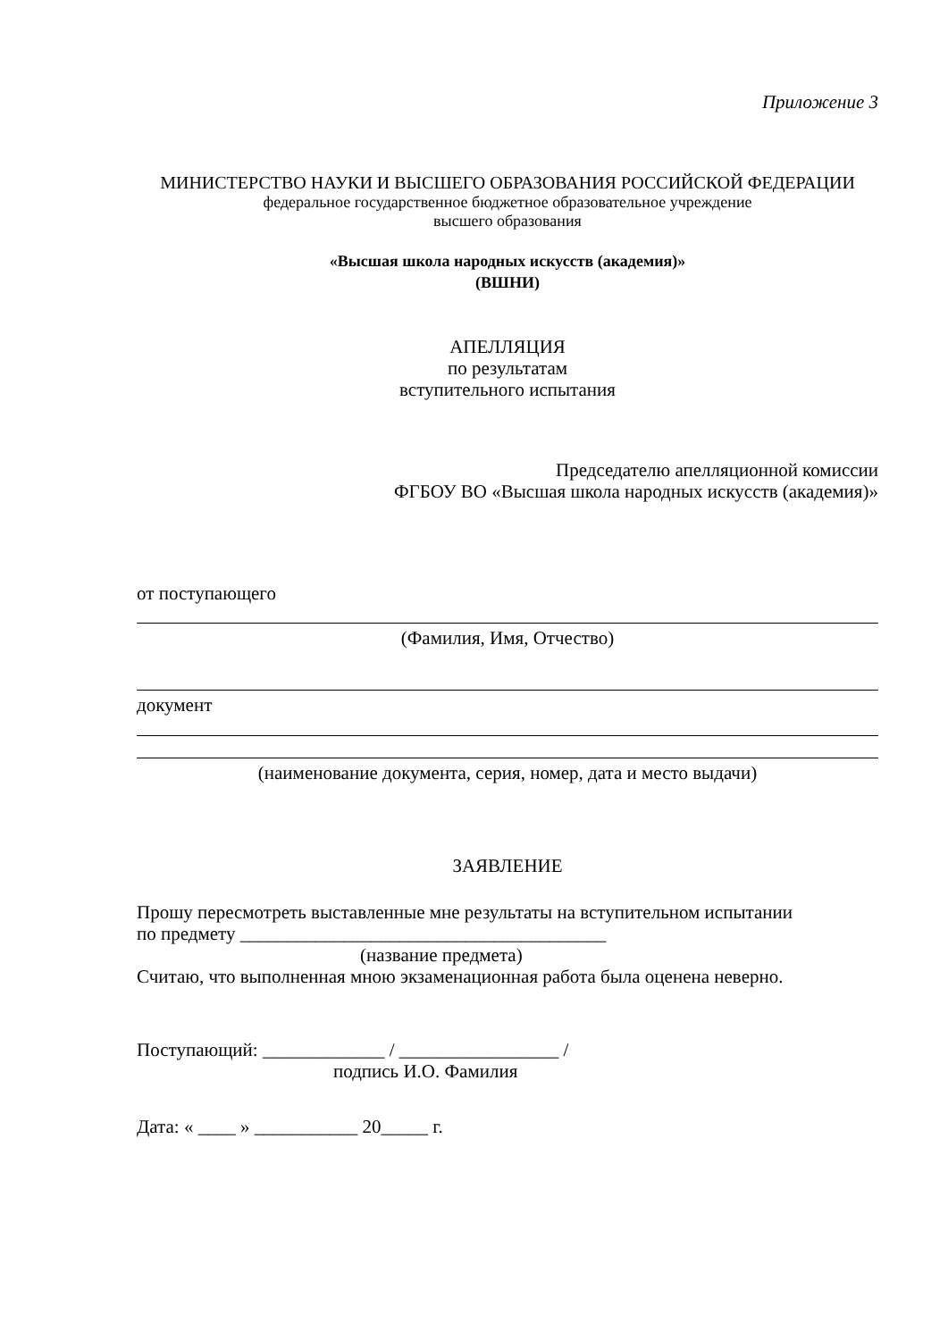Приложение 3
МИНИСТЕРСТВО НАУКИ И ВЫСШЕГО ОБРАЗОВАНИЯ РОССИЙСКОЙ ФЕДЕРАЦИИ
федеральное государственное бюджетное образовательное учреждение
высшего образования
«Высшая школа народных искусств (академия)»
(ВШНИ)
АПЕЛЛЯЦИЯ
по результатам
вступительного испытания
Председателю апелляционной комиссии
ФГБОУ ВО «Высшая школа народных искусств (академия)»
от поступающего
(Фамилия, Имя, Отчество)
документ
(наименование документа, серия, номер, дата и место выдачи)
ЗАЯВЛЕНИЕ
Прошу пересмотреть выставленные мне результаты на вступительном испытании
по предмету _______________________________________
(название предмета)
Считаю, что выполненная мною экзаменационная работа была оценена неверно.
Поступающий: _____________ / _________________ /
подпись И.О. Фамилия
Дата: « ____ » ___________ 20_____ г.